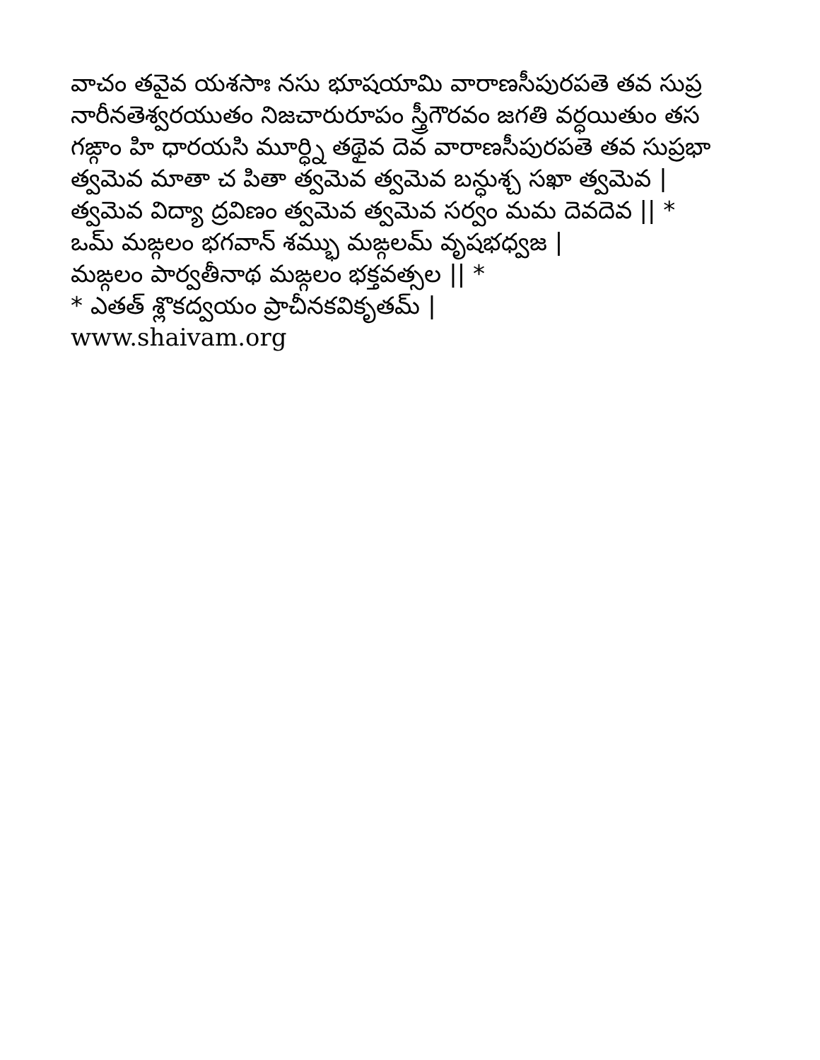వాచం తవైవ యశసాః నసు భూషయామి వారాణసీపురపతె తవ సుప్ర
నారీనతెశ్వరయుతం నిజచారురూపం స్త్రీగౌరవం జగతి వర్ధయితుం తస
గఙ్గాం హి ధారయసి మూర్ధ్ని తథైవ దెవ వారాణసీపురపతె తవ సుప్రభా
త్వమెవ మాతా చ పితా త్వమెవ త్వమెవ బన్ధుశ్చ సఖా త్వమెవ |
త్వమెవ విద్యా ద్రవిణం త్వమెవ త్వమెవ సర్వం మమ దెవదెవ || *
ఒమ్ మఙ్గలం భగవాన్ శమ్భు మఙ్గలమ్ వృషభధ్వజ |
మఙ్గలం పార్వతీనాథ మఙ్గలం భక్తవత్సల || *
* ఎతత్ శ్లొకద్వయం ప్రాచీనకవికృతమ్ |
www.shaivam.org